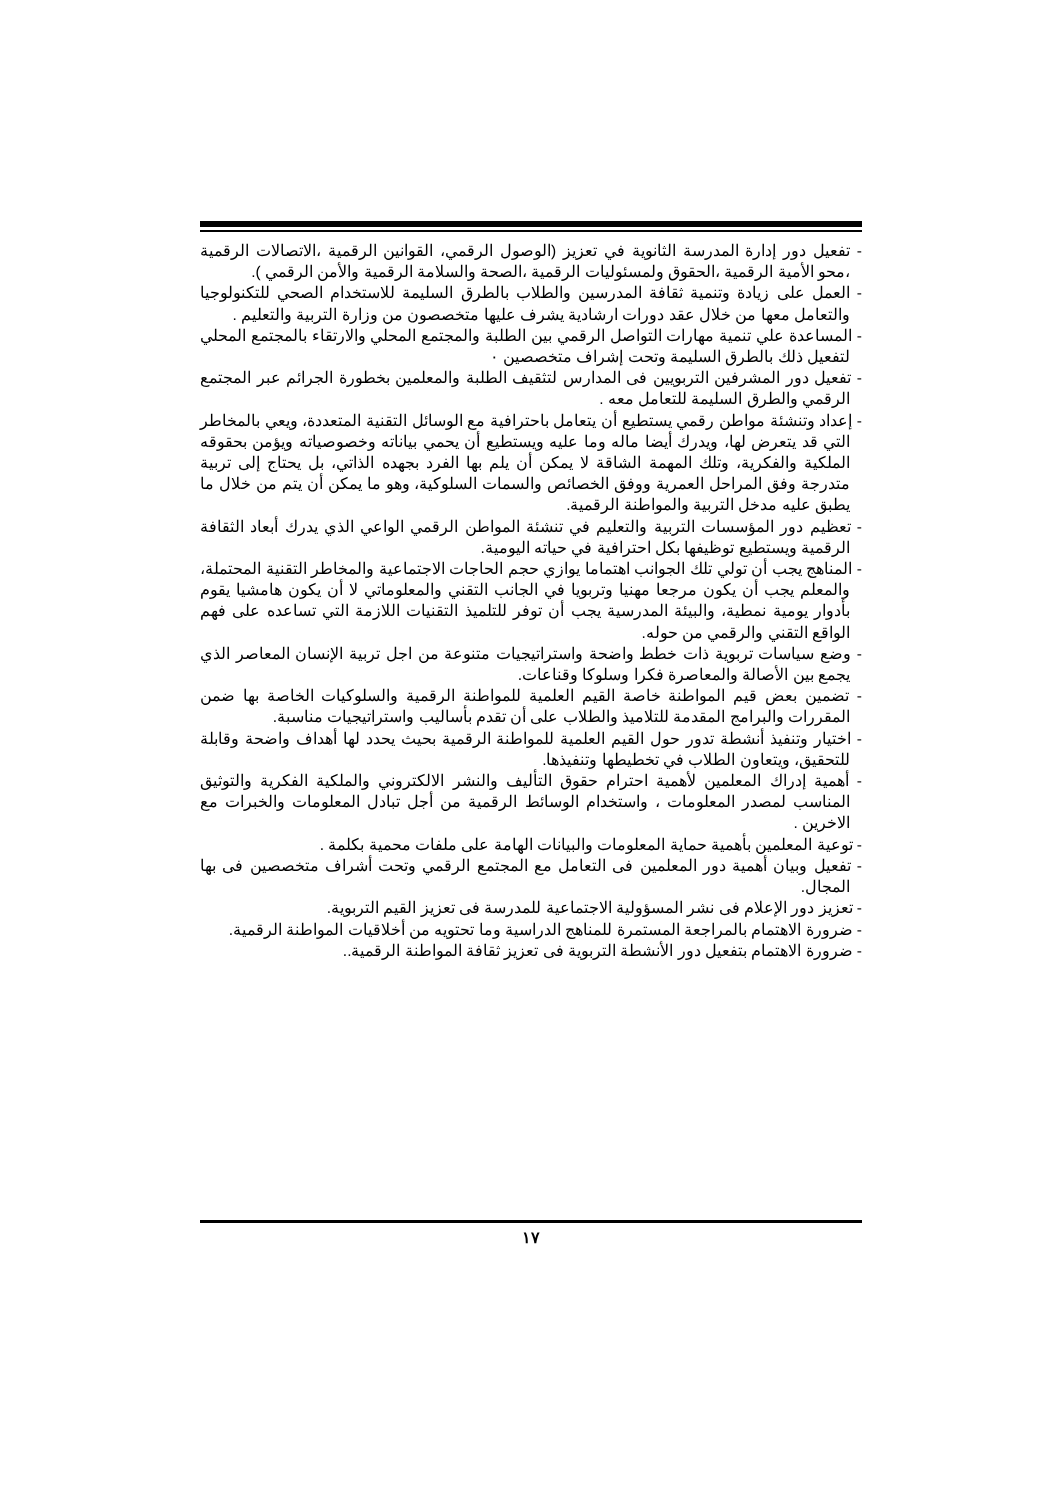- تفعيل دور إدارة المدرسة الثانوية في تعزيز (الوصول الرقمي، القوانين الرقمية ،الاتصالات الرقمية ،محو الأمية الرقمية ،الحقوق ولمسئوليات الرقمية ،الصحة والسلامة الرقمية والأمن الرقمي ).
- العمل على زيادة وتنمية ثقافة المدرسين والطلاب بالطرق السليمة للاستخدام الصحي للتكنولوجيا والتعامل معها من خلال عقد دورات ارشادية يشرف عليها متخصصون من وزارة التربية والتعليم .
- المساعدة علي تنمية مهارات التواصل الرقمي بين الطلبة والمجتمع المحلي والارتقاء بالمجتمع المحلي لتفعيل ذلك بالطرق السليمة وتحت إشراف متخصصين ٠
- تفعيل دور المشرفين التربويين فى المدارس لتثقيف الطلبة والمعلمين بخطورة الجرائم عبر المجتمع الرقمي والطرق السليمة للتعامل معه .
- إعداد وتنشئة مواطن رقمي يستطيع أن يتعامل باحترافية مع الوسائل التقنية المتعددة، ويعي بالمخاطر التي قد يتعرض لها، ويدرك أيضا ماله وما عليه ويستطيع أن يحمي بياناته وخصوصياته ويؤمن بحقوقه الملكية والفكرية، وتلك المهمة الشاقة لا يمكن أن يلم بها الفرد بجهده الذاتي، بل يحتاج إلى تربية متدرجة وفق المراحل العمرية ووفق الخصائص والسمات السلوكية، وهو ما يمكن أن يتم من خلال ما يطبق عليه مدخل التربية والمواطنة الرقمية.
- تعظيم دور المؤسسات التربية والتعليم في تنشئة المواطن الرقمي الواعي الذي يدرك أبعاد الثقافة الرقمية ويستطيع توظيفها بكل احترافية في حياته اليومية.
- المناهج يجب أن تولي تلك الجوانب اهتماما يوازي حجم الحاجات الاجتماعية والمخاطر التقنية المحتملة، والمعلم يجب أن يكون مرجعا مهنيا وتربويا في الجانب التقني والمعلوماتي لا أن يكون هامشيا يقوم بأدوار يومية نمطية، والبيئة المدرسية يجب أن توفر للتلميذ التقنيات اللازمة التي تساعده على فهم الواقع التقني والرقمي من حوله.
- وضع سياسات تربوية ذات خطط واضحة واستراتيجيات متنوعة من اجل تربية الإنسان المعاصر الذي يجمع بين الأصالة والمعاصرة فكرا وسلوكا وقناعات.
- تضمين بعض قيم المواطنة خاصة القيم العلمية للمواطنة الرقمية والسلوكيات الخاصة بها ضمن المقررات والبرامج المقدمة للتلاميذ والطلاب على أن تقدم بأساليب واستراتيجيات مناسبة.
- اختيار وتنفيذ أنشطة تدور حول القيم العلمية للمواطنة الرقمية بحيث يحدد لها أهداف واضحة وقابلة للتحقيق، ويتعاون الطلاب في تخطيطها وتنفيذها.
- أهمية إدراك المعلمين لأهمية احترام حقوق التأليف والنشر الالكتروني والملكية الفكرية والتوثيق المناسب لمصدر المعلومات ، واستخدام الوسائط الرقمية من أجل تبادل المعلومات والخبرات مع الاخرين .
- توعية المعلمين بأهمية حماية المعلومات والبيانات الهامة على ملفات محمية بكلمة .
- تفعيل وبيان أهمية دور المعلمين فى التعامل مع المجتمع الرقمي وتحت أشراف متخصصين فى بها المجال.
- تعزيز دور الإعلام فى نشر المسؤولية الاجتماعية للمدرسة فى تعزيز القيم التربوية.
- ضرورة الاهتمام بالمراجعة المستمرة للمناهج الدراسية وما تحتويه من أخلاقيات المواطنة الرقمية.
- ضرورة الاهتمام بتفعيل دور الأنشطة التربوية فى تعزيز ثقافة المواطنة الرقمية..
١٧